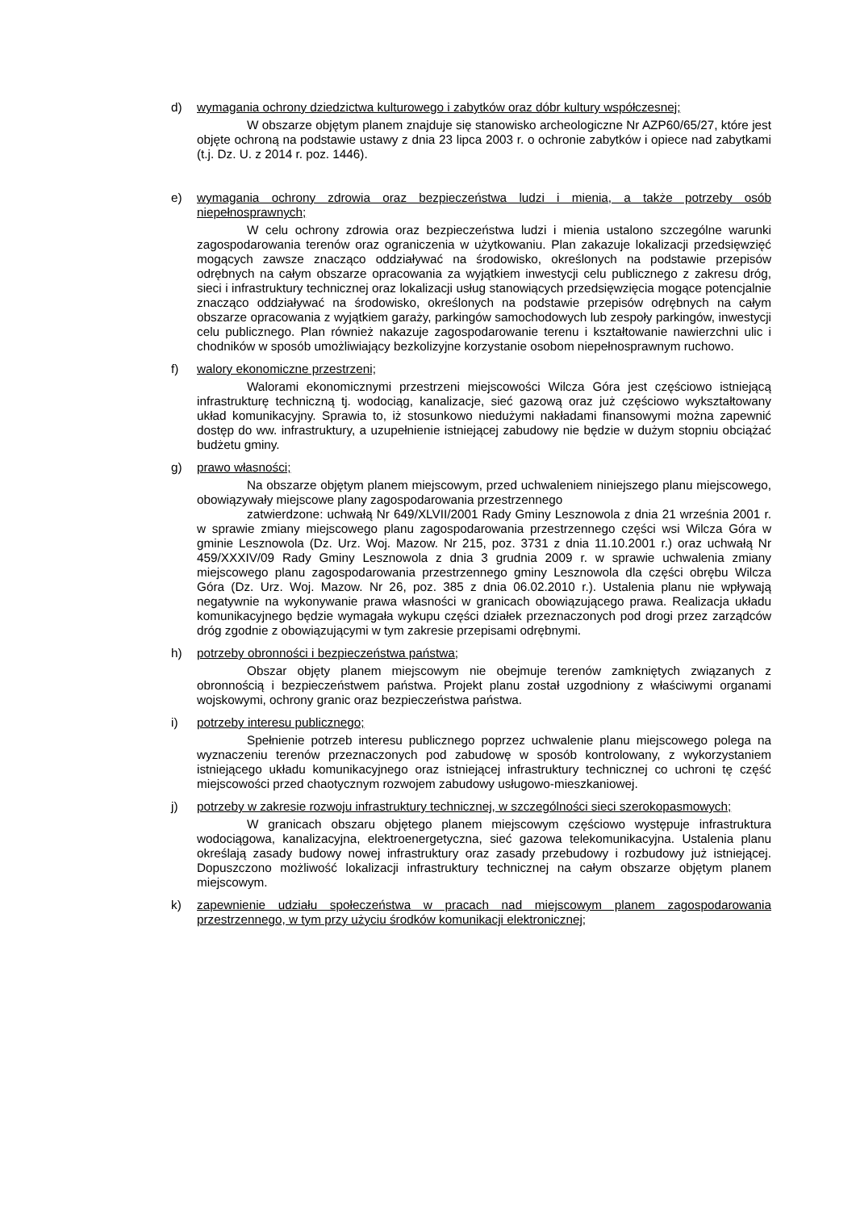d) wymagania ochrony dziedzictwa kulturowego i zabytków oraz dóbr kultury współczesnej;
W obszarze objętym planem znajduje się stanowisko archeologiczne Nr AZP60/65/27, które jest objęte ochroną na podstawie ustawy z dnia 23 lipca 2003 r. o ochronie zabytków i opiece nad zabytkami (t.j. Dz. U. z 2014 r. poz. 1446).
e) wymagania ochrony zdrowia oraz bezpieczeństwa ludzi i mienia, a także potrzeby osób niepełnosprawnych;
W celu ochrony zdrowia oraz bezpieczeństwa ludzi i mienia ustalono szczególne warunki zagospodarowania terenów oraz ograniczenia w użytkowaniu. Plan zakazuje lokalizacji przedsięwzięć mogących zawsze znacząco oddziaływać na środowisko, określonych na podstawie przepisów odrębnych na całym obszarze opracowania za wyjątkiem inwestycji celu publicznego z zakresu dróg, sieci i infrastruktury technicznej oraz lokalizacji usług stanowiących przedsięwzięcia mogące potencjalnie znacząco oddziaływać na środowisko, określonych na podstawie przepisów odrębnych na całym obszarze opracowania z wyjątkiem garaży, parkingów samochodowych lub zespoły parkingów, inwestycji celu publicznego. Plan również nakazuje zagospodarowanie terenu i kształtowanie nawierzchni ulic i chodników w sposób umożliwiający bezkolizyjne korzystanie osobom niepełnosprawnym ruchowo.
f) walory ekonomiczne przestrzeni;
Walorami ekonomicznymi przestrzeni miejscowości Wilcza Góra jest częściowo istniejącą infrastrukturę techniczną tj. wodociąg, kanalizacje, sieć gazową oraz już częściowo wykształtowany układ komunikacyjny. Sprawia to, iż stosunkowo niedużymi nakładami finansowymi można zapewnić dostęp do ww. infrastruktury, a uzupełnienie istniejącej zabudowy nie będzie w dużym stopniu obciążać budżetu gminy.
g) prawo własności;
Na obszarze objętym planem miejscowym, przed uchwaleniem niniejszego planu miejscowego, obowiązywały miejscowe plany zagospodarowania przestrzennego
zatwierdzone: uchwałą Nr 649/XLVII/2001 Rady Gminy Lesznowola z dnia 21 września 2001 r. w sprawie zmiany miejscowego planu zagospodarowania przestrzennego części wsi Wilcza Góra w gminie Lesznowola (Dz. Urz. Woj. Mazow. Nr 215, poz. 3731 z dnia 11.10.2001 r.) oraz uchwałą Nr 459/XXXIV/09 Rady Gminy Lesznowola z dnia 3 grudnia 2009 r. w sprawie uchwalenia zmiany miejscowego planu zagospodarowania przestrzennego gminy Lesznowola dla części obrębu Wilcza Góra (Dz. Urz. Woj. Mazow. Nr 26, poz. 385 z dnia 06.02.2010 r.). Ustalenia planu nie wpływają negatywnie na wykonywanie prawa własności w granicach obowiązującego prawa. Realizacja układu komunikacyjnego będzie wymagała wykupu części działek przeznaczonych pod drogi przez zarządców dróg zgodnie z obowiązującymi w tym zakresie przepisami odrębnymi.
h) potrzeby obronności i bezpieczeństwa państwa;
Obszar objęty planem miejscowym nie obejmuje terenów zamkniętych związanych z obronnością i bezpieczeństwem państwa. Projekt planu został uzgodniony z właściwymi organami wojskowymi, ochrony granic oraz bezpieczeństwa państwa.
i) potrzeby interesu publicznego;
Spełnienie potrzeb interesu publicznego poprzez uchwalenie planu miejscowego polega na wyznaczeniu terenów przeznaczonych pod zabudowę w sposób kontrolowany, z wykorzystaniem istniejącego układu komunikacyjnego oraz istniejącej infrastruktury technicznej co uchroni tę część miejscowości przed chaotycznym rozwojem zabudowy usługowo-mieszkaniowej.
j) potrzeby w zakresie rozwoju infrastruktury technicznej, w szczególności sieci szerokopasmowych;
W granicach obszaru objętego planem miejscowym częściowo występuje infrastruktura wodociągowa, kanalizacyjna, elektroenergetyczna, sieć gazowa telekomunikacyjna. Ustalenia planu określają zasady budowy nowej infrastruktury oraz zasady przebudowy i rozbudowy już istniejącej. Dopuszczono możliwość lokalizacji infrastruktury technicznej na całym obszarze objętym planem miejscowym.
k) zapewnienie udziału społeczeństwa w pracach nad miejscowym planem zagospodarowania przestrzennego, w tym przy użyciu środków komunikacji elektronicznej;